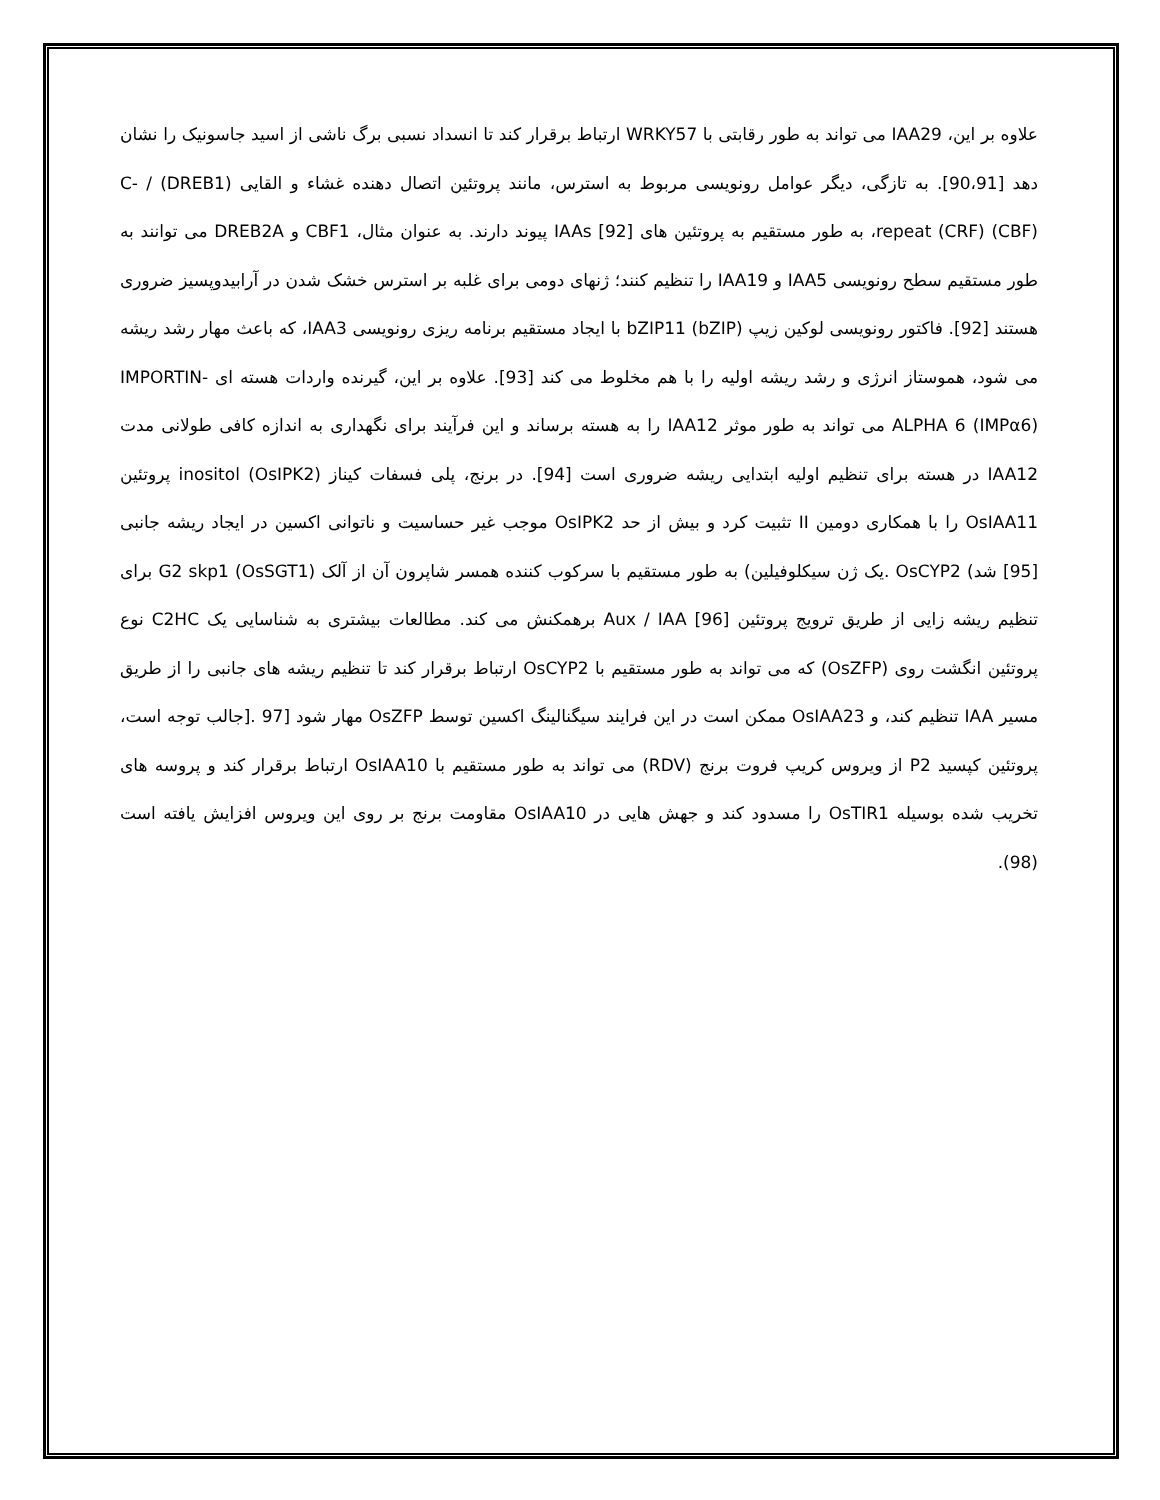علاوه بر این، IAA29 می تواند به طور رقابتی با WRKY57 ارتباط برقرار کند تا انسداد نسبی برگ ناشی از اسید جاسونیک را نشان دهد [90،91]. به تازگی، دیگر عوامل رونویسی مربوط به استرس، مانند پروتئین اتصال دهنده غشاء و القایی (DREB1) / C-repeat (CRF) (CBF)، به طور مستقیم به پروتئین های IAAs [92] پیوند دارند. به عنوان مثال، CBF1 و DREB2A می توانند به طور مستقیم سطح رونویسی IAA5 و IAA19 را تنظیم کنند؛ ژنهای دومی برای غلبه بر استرس خشک شدن در آرابیدوپسیز ضروری هستند [92]. فاکتور رونویسی لوکین زیپ (bZIP) bZIP11 با ایجاد مستقیم برنامه ریزی رونویسی IAA3، که باعث مهار رشد ریشه می شود، هموستاز انرژی و رشد ریشه اولیه را با هم مخلوط می کند [93]. علاوه بر این، گیرنده واردات هسته ای IMPORTIN-ALPHA 6 (IMPα6) می تواند به طور موثر IAA12 را به هسته برساند و این فرآیند برای نگهداری به اندازه کافی طولانی مدت IAA12 در هسته برای تنظیم اولیه ابتدایی ریشه ضروری است [94]. در برنج، پلی فسفات کیناز inositol (OsIPK2) پروتئین OsIAA11 را با همکاری دومین II تثبیت کرد و بیش از حد OsIPK2 موجب غیر حساسیت و ناتوانی اکسین در ایجاد ریشه جانبی [95] شد) OsCYP2 .یک ژن سیکلوفیلین) به طور مستقیم با سرکوب کننده همسر شاپرون آن از آلک G2 skp1 (OsSGT1) برای تنظیم ریشه زایی از طریق ترویج پروتئین [96] Aux / IAA برهمکنش می کند. مطالعات بیشتری به شناسایی یک C2HC نوع پروتئین انگشت روی (OsZFP) که می تواند به طور مستقیم با OsCYP2 ارتباط برقرار کند تا تنظیم ریشه های جانبی را از طریق مسیر IAA تنظیم کند، و OsIAA23 ممکن است در این فرایند سیگنالینگ اکسین توسط OsZFP مهار شود [97 .[جالب توجه است، پروتئین کپسید P2 از ویروس کریپ فروت برنج (RDV) می تواند به طور مستقیم با OsIAA10 ارتباط برقرار کند و پروسه های تخریب شده بوسیله OsTIR1 را مسدود کند و جهش هایی در OsIAA10 مقاومت برنج بر روی این ویروس افزایش یافته است (98).